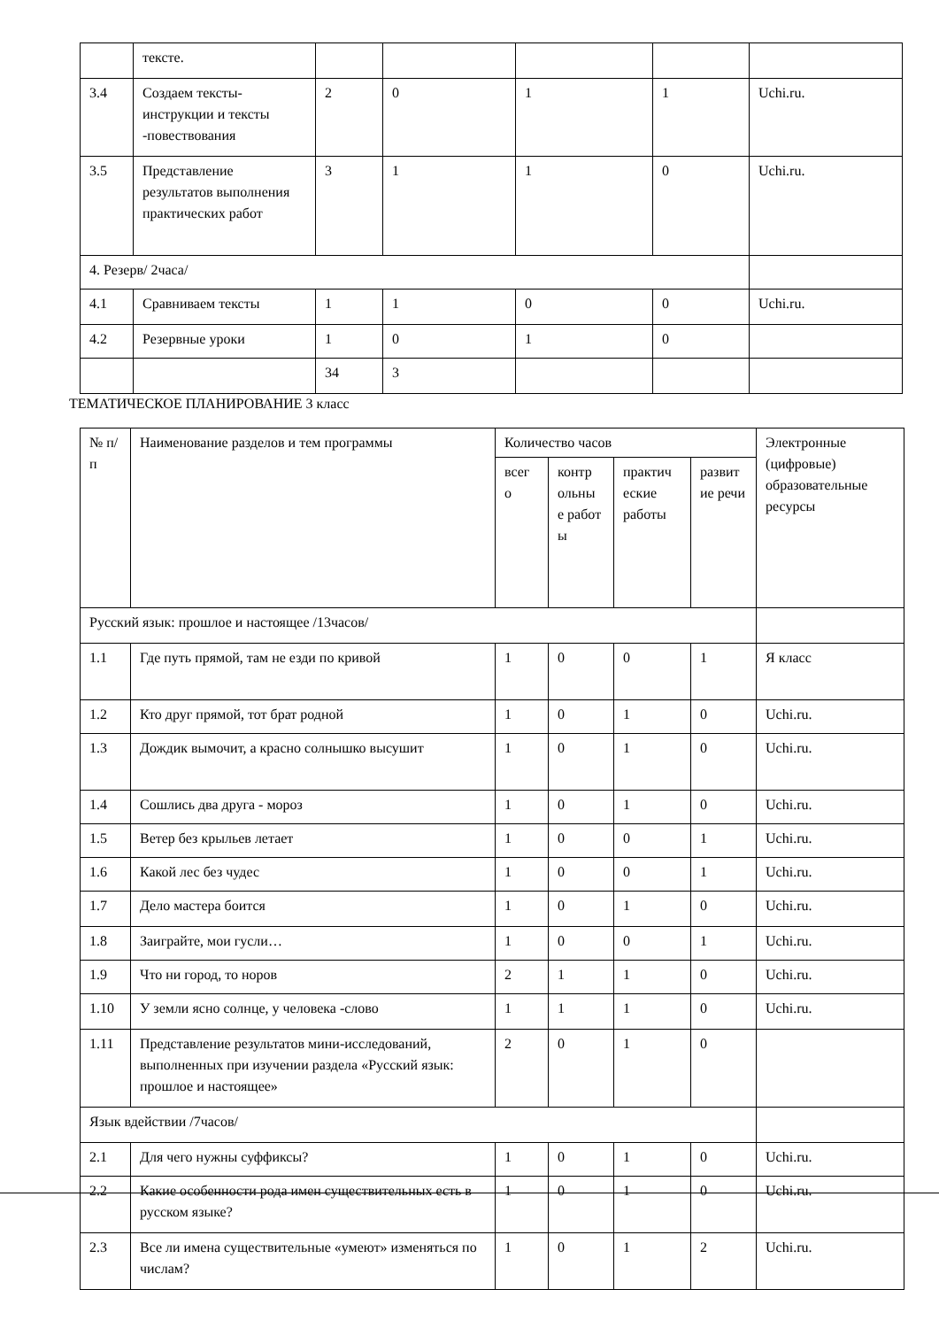| | тексте. | | | | | |
| 3.4 | Создаем тексты-инструкции и тексты -повествования | 2 | 0 | 1 | 1 | Uchi.ru. |
| 3.5 | Представление результатов выполнения практических работ | 3 | 1 | 1 | 0 | Uchi.ru. |
| 4. Резерв/ 2часа/ | | | | | | |
| 4.1 | Сравниваем тексты | 1 | 1 | 0 | 0 | Uchi.ru. |
| 4.2 | Резервные уроки | 1 | 0 | 1 | 0 | |
| | | 34 | 3 | | | |
ТЕМАТИЧЕСКОЕ ПЛАНИРОВАНИЕ 3 класс
| № п/п | Наименование разделов и тем программы | Количество часов | | | | Электронные (цифровые) образовательные ресурсы |
| --- | --- | --- | --- | --- | --- | --- |
| | | всег о | контр ольны е работ ы | практич еские работы | развит ие речи | |
| Русский язык: прошлое и настоящее /13часов/ | | | | | | |
| 1.1 | Где путь прямой, там не езди по кривой | 1 | 0 | 0 | 1 | Я класс |
| 1.2 | Кто друг прямой, тот брат родной | 1 | 0 | 1 | 0 | Uchi.ru. |
| 1.3 | Дождик вымочит, а красно солнышко высушит | 1 | 0 | 1 | 0 | Uchi.ru. |
| 1.4 | Сошлись два друга - мороз | 1 | 0 | 1 | 0 | Uchi.ru. |
| 1.5 | Ветер без крыльев летает | 1 | 0 | 0 | 1 | Uchi.ru. |
| 1.6 | Какой лес без чудес | 1 | 0 | 0 | 1 | Uchi.ru. |
| 1.7 | Дело мастера боится | 1 | 0 | 1 | 0 | Uchi.ru. |
| 1.8 | Заиграйте, мои гусли… | 1 | 0 | 0 | 1 | Uchi.ru. |
| 1.9 | Что ни город, то норов | 2 | 1 | 1 | 0 | Uchi.ru. |
| 1.10 | У земли ясно солнце, у человека -слово | 1 | 1 | 1 | 0 | Uchi.ru. |
| 1.11 | Представление результатов мини-исследований, выполненных при изучении раздела «Русский язык: прошлое и настоящее» | 2 | 0 | 1 | 0 | |
| Язык вдействии /7часов/ | | | | | | |
| 2.1 | Для чего нужны суффиксы? | 1 | 0 | 1 | 0 | Uchi.ru. |
| 2.2 | Какие особенности рода имен существительных есть в русском языке? | 1 | 0 | 1 | 0 | Uchi.ru. |
| 2.3 | Все ли имена существительные «умеют» изменяться по числам? | 1 | 0 | 1 | 2 | Uchi.ru. |